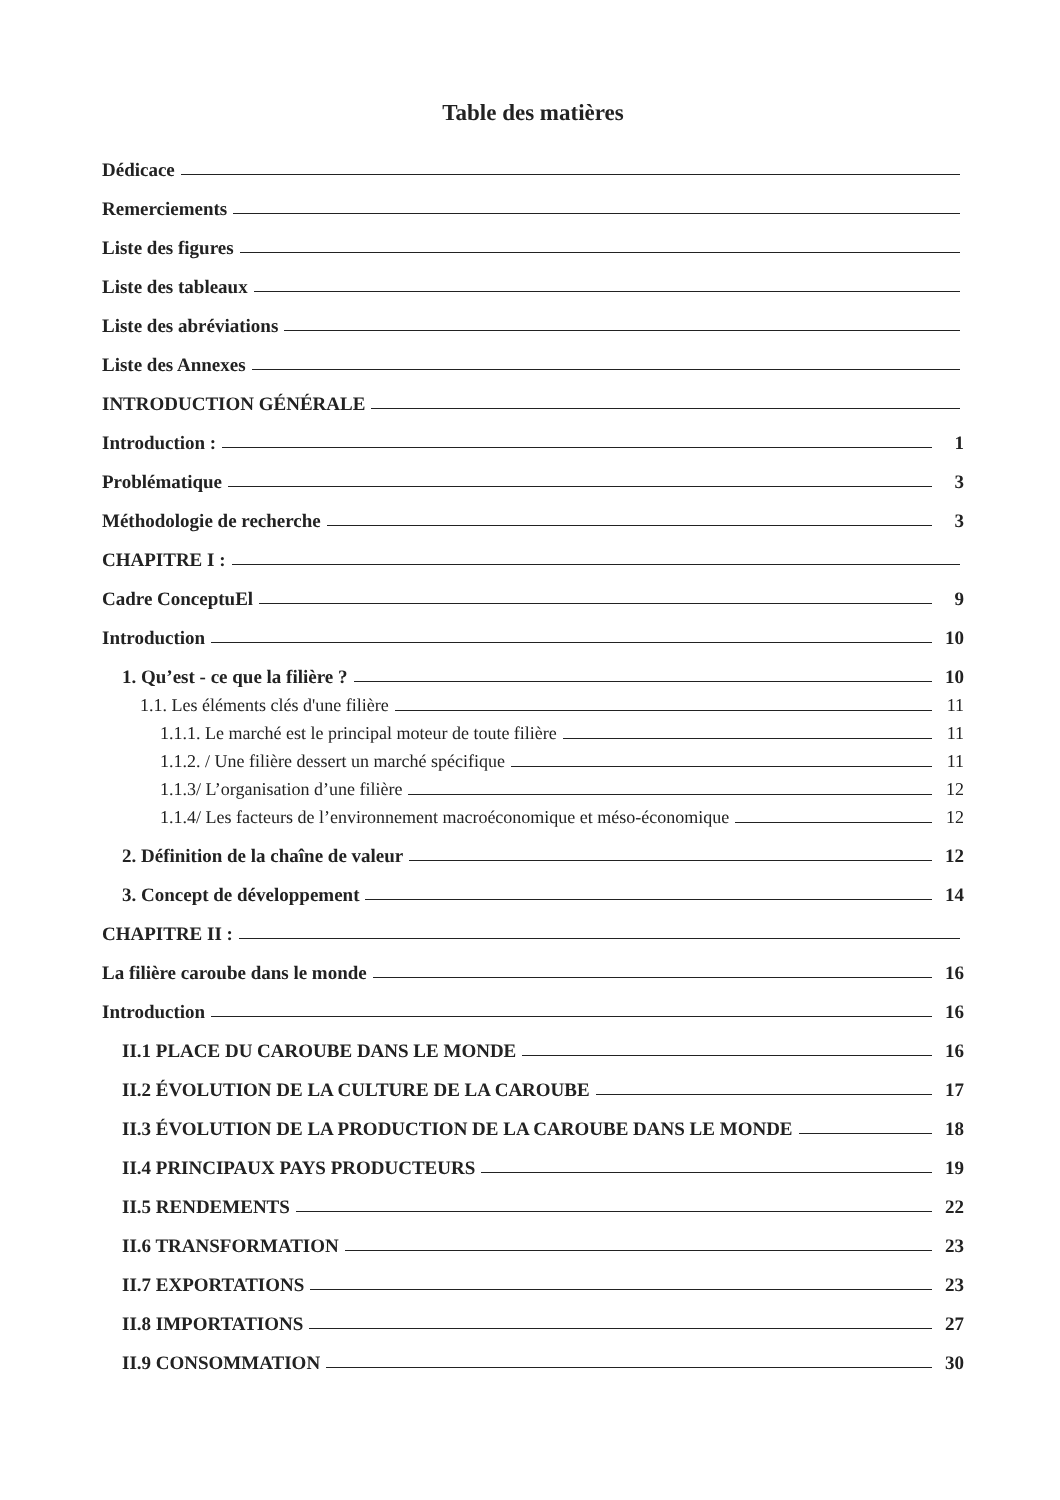Table des matières
Dédicace
Remerciements
Liste des figures
Liste des tableaux
Liste des abréviations
Liste des Annexes
INTRODUCTION GÉNÉRALE
Introduction : 1
Problématique 3
Méthodologie de recherche 3
CHAPITRE I :
Cadre ConceptuEl 9
Introduction 10
1. Qu’est - ce que la filière ? 10
1.1. Les éléments clés d'une filière 11
1.1.1. Le marché est le principal moteur de toute filière 11
1.1.2. / Une filière dessert un marché spécifique 11
1.1.3/ L’organisation d’une filière 12
1.1.4/ Les facteurs de l’environnement macroéconomique et méso-économique 12
2. Définition de la chaîne de valeur 12
3. Concept de développement 14
CHAPITRE II :
La filière caroube dans le monde 16
Introduction 16
II.1 PLACE DU CAROUBE DANS LE MONDE 16
II.2 ÉVOLUTION DE LA CULTURE DE LA CAROUBE 17
II.3 ÉVOLUTION DE LA PRODUCTION DE LA CAROUBE DANS LE MONDE 18
II.4 PRINCIPAUX PAYS PRODUCTEURS 19
II.5 RENDEMENTS 22
II.6 TRANSFORMATION 23
II.7 EXPORTATIONS 23
II.8 IMPORTATIONS 27
II.9 CONSOMMATION 30